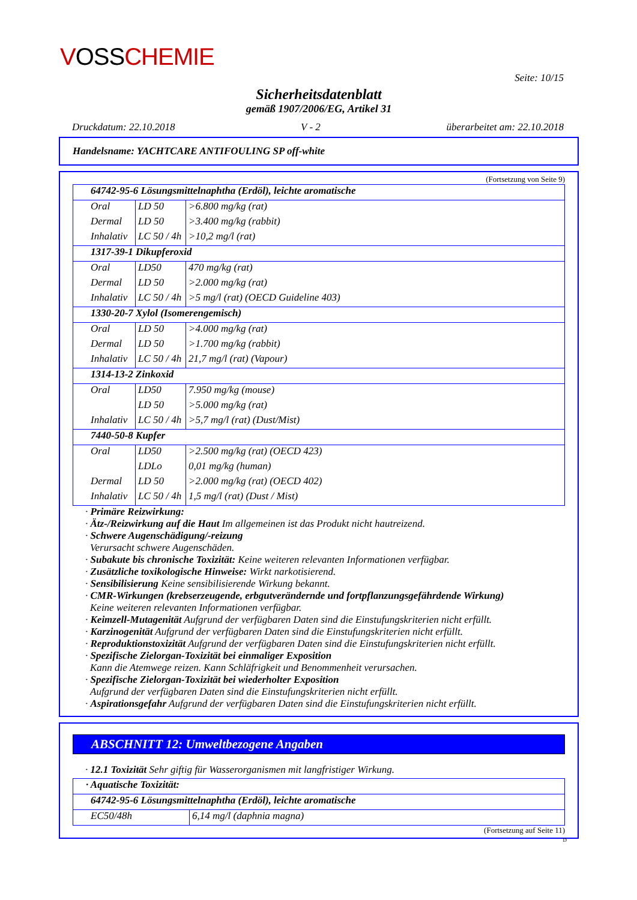VOSSCHEMIE
Seite: 10/15
Sicherheitsdatenblatt
gemäß 1907/2006/EG, Artikel 31
Druckdatum: 22.10.2018 V - 2 überarbeitet am: 22.10.2018
Handelsname: YACHTCARE ANTIFOULING SP off-white
(Fortsetzung von Seite 9)
| 64742-95-6 Lösungsmittelnaphtha (Erdöl), leichte aromatische | | |
| Oral | LD 50 | >6.800 mg/kg (rat) |
| Dermal | LD 50 | >3.400 mg/kg (rabbit) |
| Inhalativ | LC 50 / 4h | >10,2 mg/l (rat) |
| 1317-39-1 Dikupferoxid | | |
| Oral | LD50 | 470 mg/kg (rat) |
| Dermal | LD 50 | >2.000 mg/kg (rat) |
| Inhalativ | LC 50 / 4h | >5 mg/l (rat) (OECD Guideline 403) |
| 1330-20-7 Xylol (Isomerengemisch) | | |
| Oral | LD 50 | >4.000 mg/kg (rat) |
| Dermal | LD 50 | >1.700 mg/kg (rabbit) |
| Inhalativ | LC 50 / 4h | 21,7 mg/l (rat) (Vapour) |
| 1314-13-2 Zinkoxid | | |
| Oral | LD50 | 7.950 mg/kg (mouse) |
| | LD 50 | >5.000 mg/kg (rat) |
| Inhalativ | LC 50 / 4h | >5,7 mg/l (rat) (Dust/Mist) |
| 7440-50-8 Kupfer | | |
| Oral | LD50 | >2.500 mg/kg (rat) (OECD 423) |
| | LDLo | 0,01 mg/kg (human) |
| Dermal | LD 50 | >2.000 mg/kg (rat) (OECD 402) |
| Inhalativ | LC 50 / 4h | 1,5 mg/l (rat) (Dust / Mist) |
· Primäre Reizwirkung:
· Ätz-/Reizwirkung auf die Haut Im allgemeinen ist das Produkt nicht hautreizend.
· Schwere Augenschädigung/-reizung
Verursacht schwere Augenschäden.
· Subakute bis chronische Toxizität: Keine weiteren relevanten Informationen verfügbar.
· Zusätzliche toxikologische Hinweise: Wirkt narkotisierend.
· Sensibilisierung Keine sensibilisierende Wirkung bekannt.
· CMR-Wirkungen (krebserzeugende, erbgutverändernde und fortpflanzungsgefährdende Wirkung)
Keine weiteren relevanten Informationen verfügbar.
· Keimzell-Mutagenität Aufgrund der verfügbaren Daten sind die Einstufungskriterien nicht erfüllt.
· Karzinogenität Aufgrund der verfügbaren Daten sind die Einstufungskriterien nicht erfüllt.
· Reproduktionstoxizität Aufgrund der verfügbaren Daten sind die Einstufungskriterien nicht erfüllt.
· Spezifische Zielorgan-Toxizität bei einmaliger Exposition
Kann die Atemwege reizen. Kann Schläfrigkeit und Benommenheit verursachen.
· Spezifische Zielorgan-Toxizität bei wiederholter Exposition
Aufgrund der verfügbaren Daten sind die Einstufungskriterien nicht erfüllt.
· Aspirationsgefahr Aufgrund der verfügbaren Daten sind die Einstufungskriterien nicht erfüllt.
ABSCHNITT 12: Umweltbezogene Angaben
· 12.1 Toxizität Sehr giftig für Wasserorganismen mit langfristiger Wirkung.
| · Aquatische Toxizität: | |
| 64742-95-6 Lösungsmittelnaphtha (Erdöl), leichte aromatische | |
| EC50/48h | 6,14 mg/l (daphnia magna) |
(Fortsetzung auf Seite 11)
D